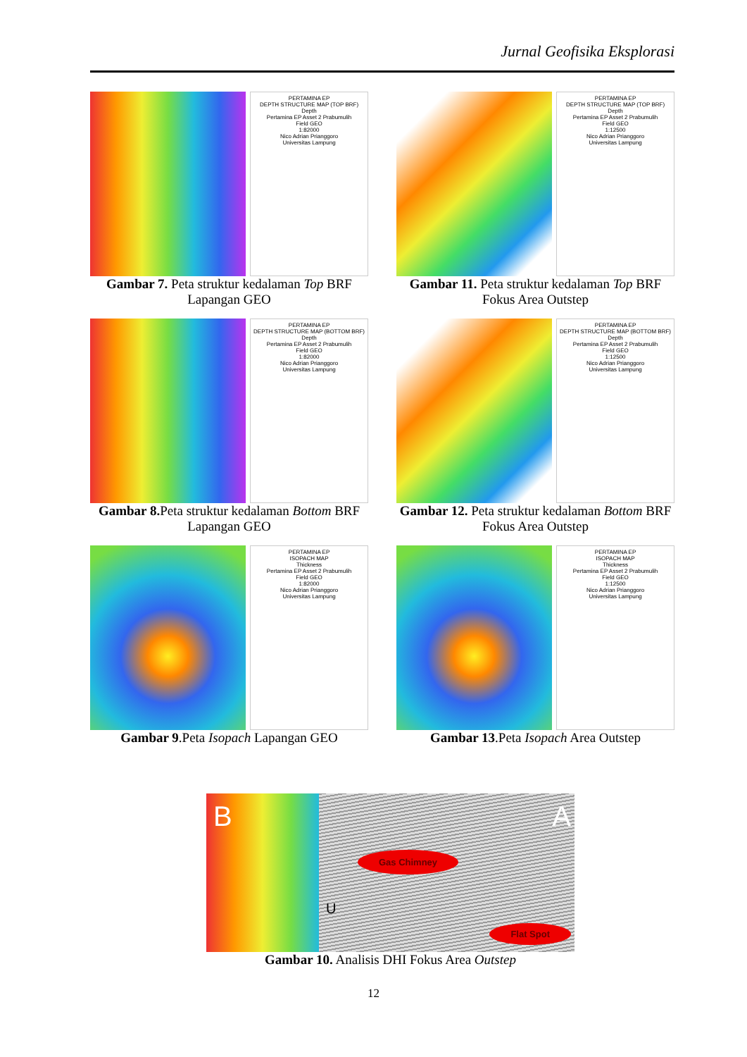Jurnal Geofisika Eksplorasi
PERTAMINA EP
DEPTH STRUCTURE MAP (TOP BRF)
Depth
Pertamina EP Asset 2 Prabumulih
Field GEO
1:82000
Nico Adrian Prianggoro
Universitas Lampung
Gambar 7. Peta struktur kedalaman Top BRF Lapangan GEO
PERTAMINA EP
DEPTH STRUCTURE MAP (TOP BRF)
Depth
Pertamina EP Asset 2 Prabumulih
Field GEO
1:12500
Nico Adrian Prianggoro
Universitas Lampung
Gambar 11. Peta struktur kedalaman Top BRF Fokus Area Outstep
PERTAMINA EP
DEPTH STRUCTURE MAP (BOTTOM BRF)
Depth
Pertamina EP Asset 2 Prabumulih
Field GEO
1:82000
Nico Adrian Prianggoro
Universitas Lampung
Gambar 8. Peta struktur kedalaman Bottom BRF Lapangan GEO
PERTAMINA EP
DEPTH STRUCTURE MAP (BOTTOM BRF)
Depth
Pertamina EP Asset 2 Prabumulih
Field GEO
1:12500
Nico Adrian Prianggoro
Universitas Lampung
Gambar 12. Peta struktur kedalaman Bottom BRF Fokus Area Outstep
PERTAMINA EP
ISOPACH MAP
Thickness
Pertamina EP Asset 2 Prabumulih
Field GEO
1:82000
Nico Adrian Prianggoro
Universitas Lampung
Gambar 9.Peta Isopach Lapangan GEO
PERTAMINA EP
ISOPACH MAP
Thickness
Pertamina EP Asset 2 Prabumulih
Field GEO
1:12500
Nico Adrian Prianggoro
Universitas Lampung
Gambar 13.Peta Isopach Area Outstep
B A
Gas Chimney
Flat Spot
U
Gambar 10. Analisis DHI Fokus Area Outstep
12